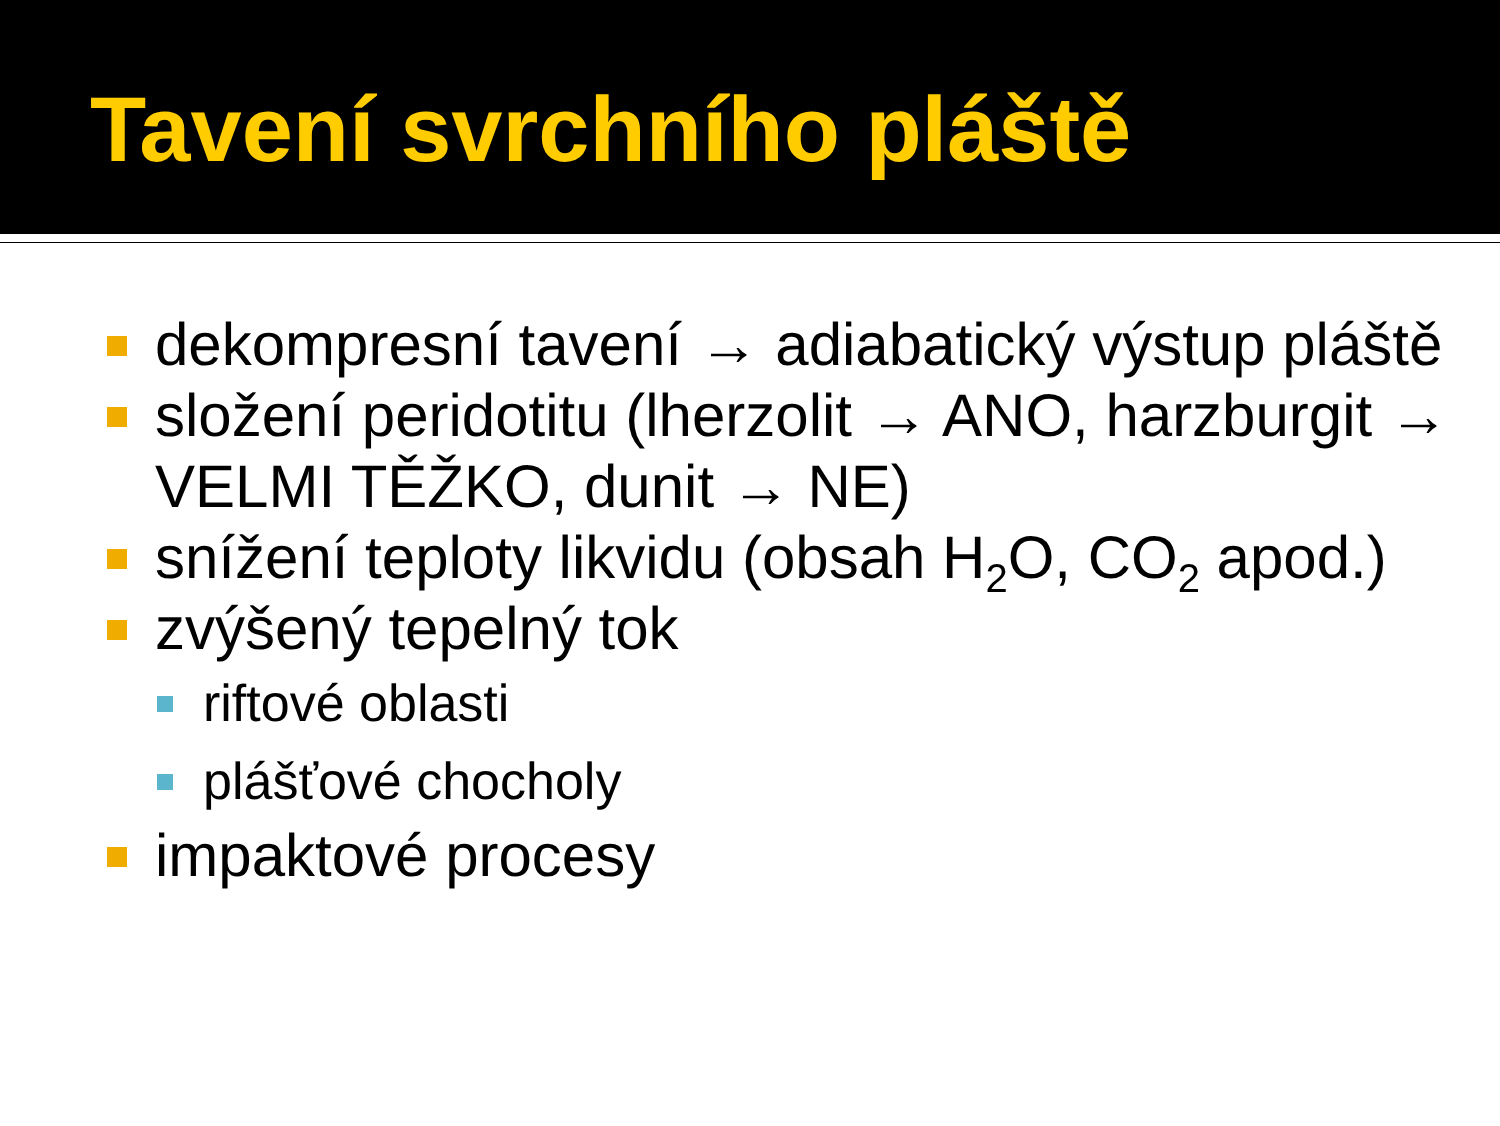Tavení svrchního pláště
dekompresní tavení → adiabatický výstup pláště
složení peridotitu (lherzolit → ANO, harzburgit → VELMI TĚŽKO, dunit → NE)
snížení teploty likvidu (obsah H<sub>2</sub>O, CO<sub>2</sub> apod.)
zvýšený tepelný tok
riftové oblasti
plášťové chocholy
impaktové procesy